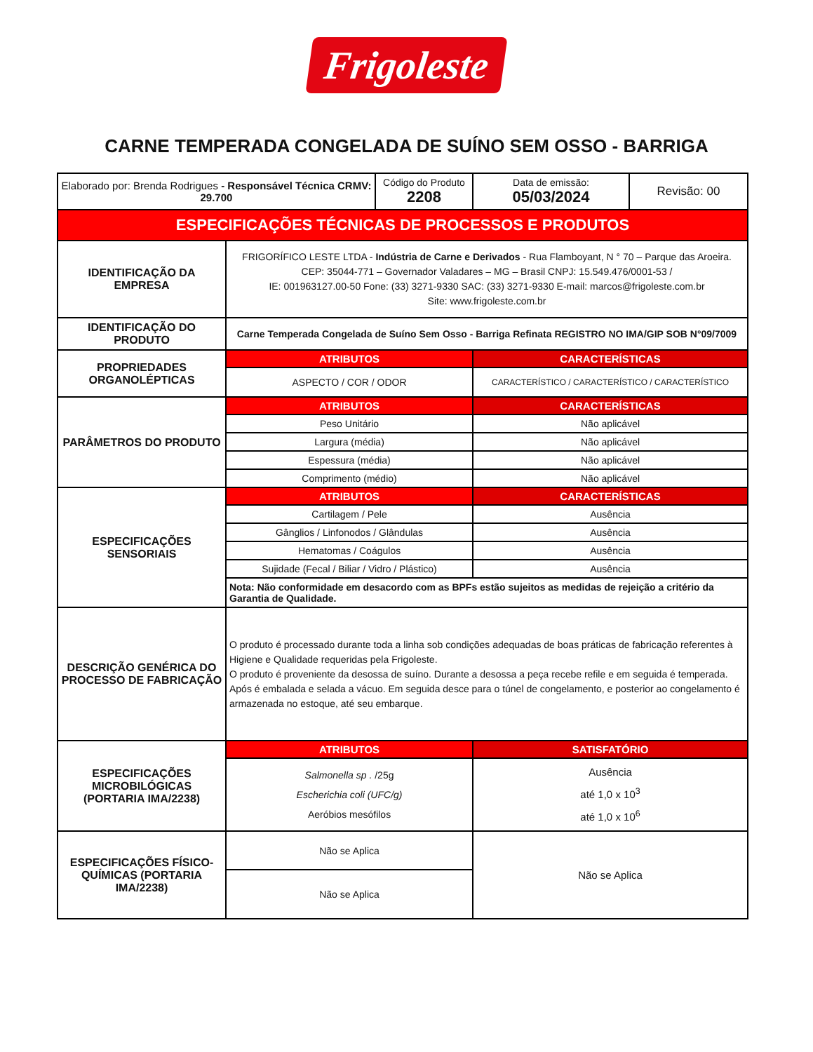Frigoleste
CARNE TEMPERADA CONGELADA DE SUÍNO SEM OSSO - BARRIGA
| Elaborado por: Brenda Rodrigues - Responsável Técnica CRMV: 29.700 | | Código do Produto 2208 | Data de emissão: 05/03/2024 | Revisão: 00 |
| ESPECIFICAÇÕES TÉCNICAS DE PROCESSOS E PRODUTOS | | | | |
| IDENTIFICAÇÃO DA EMPRESA | FRIGORÍFICO LESTE LTDA - Indústria de Carne e Derivados - Rua Flamboyant, N ° 70 – Parque das Aroeira. CEP: 35044-771 – Governador Valadares – MG – Brasil CNPJ: 15.549.476/0001-53 / IE: 001963127.00-50 Fone: (33) 3271-9330 SAC: (33) 3271-9330 E-mail: marcos@frigoleste.com.br Site: www.frigoleste.com.br | | | |
| IDENTIFICAÇÃO DO PRODUTO | Carne Temperada Congelada de Suíno Sem Osso - Barriga Refinata REGISTRO NO IMA/GIP SOB N°09/7009 | | | |
| PROPRIEDADES ORGANOLÉPTICAS | ATRIBUTOS | | CARACTERÍSTICAS | |
| | ASPECTO / COR / ODOR | | CARACTERÍSTICO / CARACTERÍSTICO / CARACTERÍSTICO | |
| PARÂMETROS DO PRODUTO | ATRIBUTOS | | CARACTERÍSTICAS | |
| | Peso Unitário | | Não aplicável | |
| | Largura (média) | | Não aplicável | |
| | Espessura (média) | | Não aplicável | |
| | Comprimento (médio) | | Não aplicável | |
| ESPECIFICAÇÕES SENSORIAIS | ATRIBUTOS | | CARACTERÍSTICAS | |
| | Cartilagem / Pele | | Ausência | |
| | Gânglios / Linfonodos / Glândulas | | Ausência | |
| | Hematomas / Coágulos | | Ausência | |
| | Sujidade (Fecal / Biliar / Vidro / Plástico) | | Ausência | |
| | Nota: Não conformidade em desacordo com as BPFs estão sujeitos as medidas de rejeição a critério da Garantia de Qualidade. | | | |
| DESCRIÇÃO GENÉRICA DO PROCESSO DE FABRICAÇÃO | O produto é processado durante toda a linha sob condições adequadas de boas práticas de fabricação referentes à Higiene e Qualidade requeridas pela Frigoleste. O produto é proveniente da desossa de suíno. Durante a desossa a peça recebe refile e em seguida é temperada. Após é embalada e selada a vácuo. Em seguida desce para o túnel de congelamento, e posterior ao congelamento é armazenada no estoque, até seu embarque. | | | |
| ESPECIFICAÇÕES MICROBILÓGICAS (PORTARIA IMA/2238) | ATRIBUTOS | | SATISFATÓRIO | |
| | Salmonella sp . /25g Escherichia coli (UFC/g) Aeróbios mesófilos | | Ausência até 1,0 x 10<sup>3</sup> até 1,0 x 10<sup>6</sup> | |
| ESPECIFICAÇÕES FÍSICO-QUÍMICAS (PORTARIA IMA/2238) | Não se Aplica | | Não se Aplica | |
| | Não se Aplica | | | |